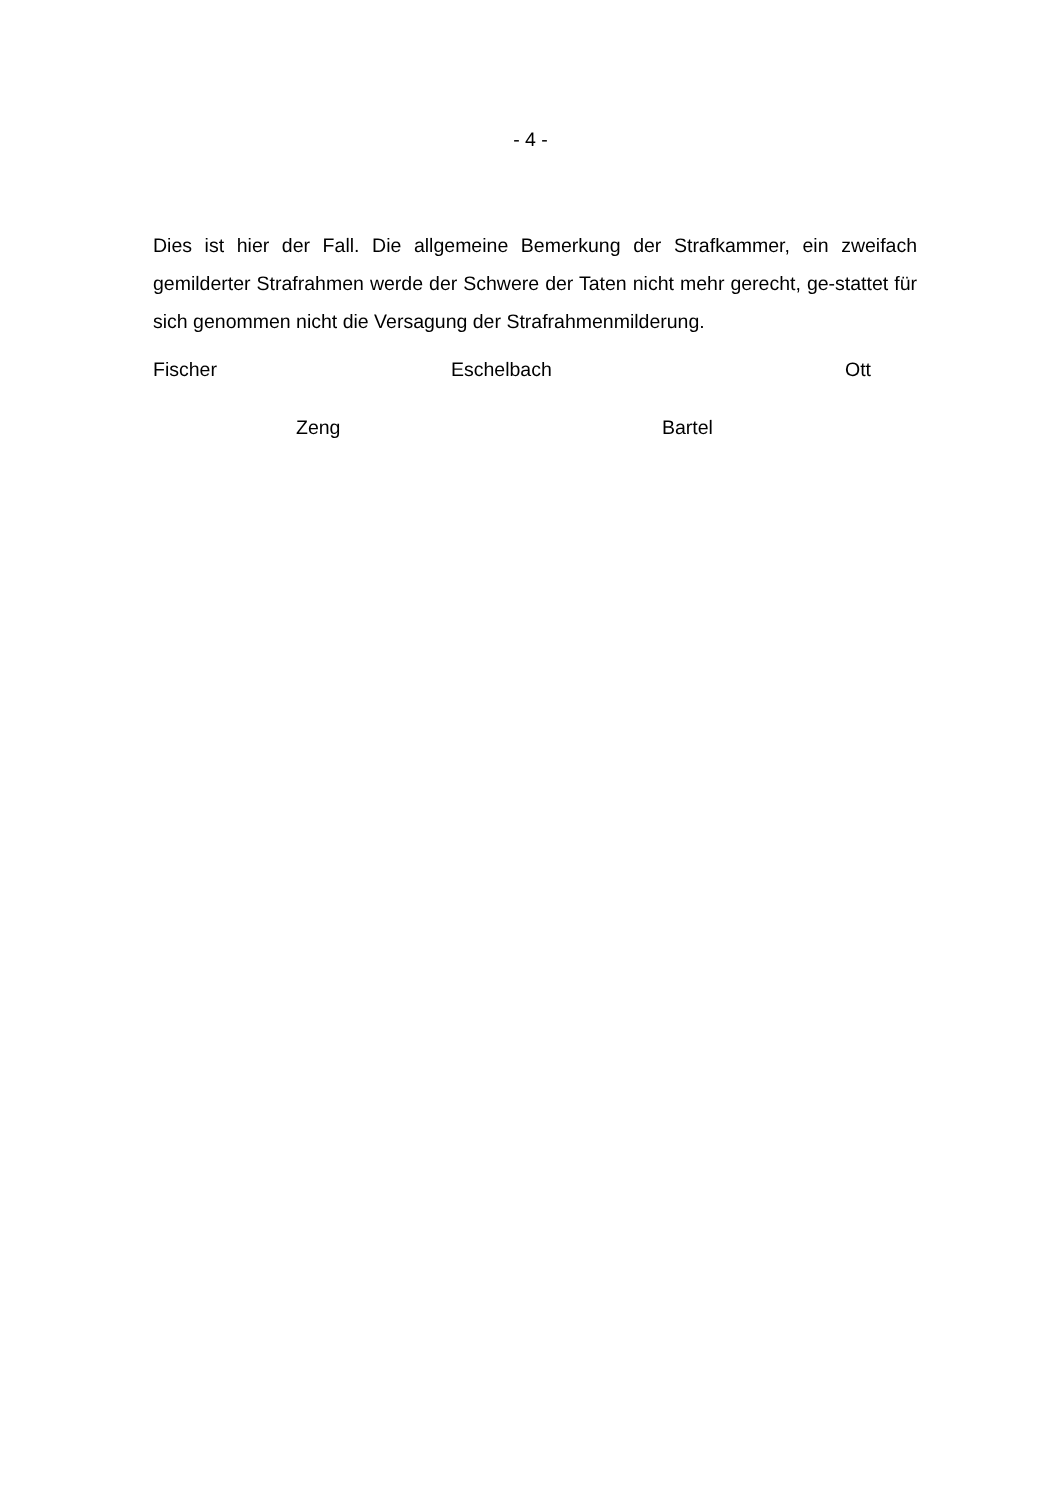- 4 -
Dies ist hier der Fall. Die allgemeine Bemerkung der Strafkammer, ein zweifach gemilderter Strafrahmen werde der Schwere der Taten nicht mehr gerecht, ge-stattet für sich genommen nicht die Versagung der Strafrahmenmilderung.
Fischer Eschelbach Ott
Zeng Bartel